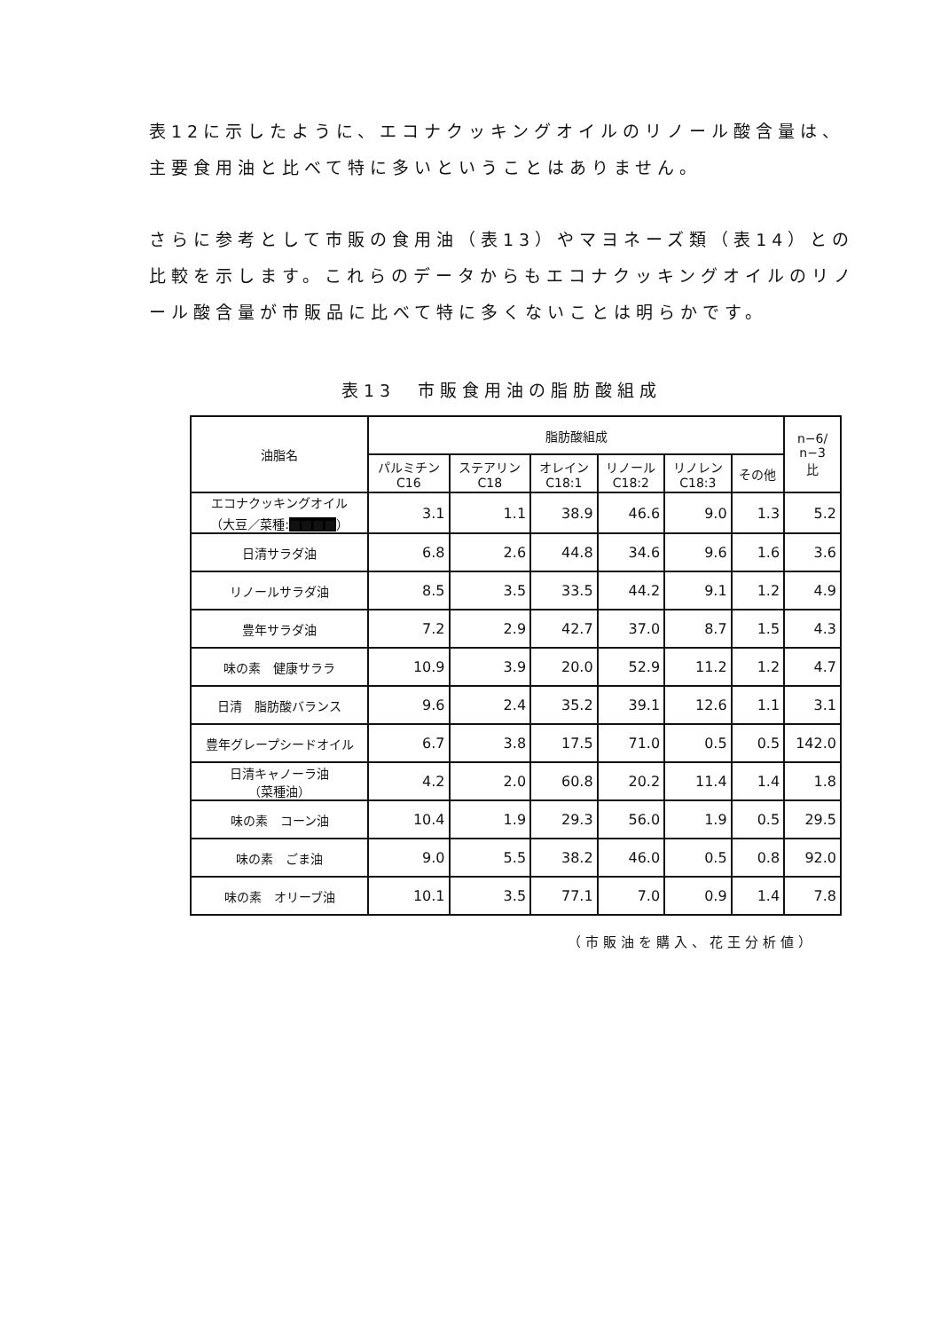表12に示したように、エコナクッキングオイルのリノール酸含量は、主要食用油と比べて特に多いということはありません。
さらに参考として市販の食用油（表13）やマヨネーズ類（表14）との比較を示します。これらのデータからもエコナクッキングオイルのリノール酸含量が市販品に比べて特に多くないことは明らかです。
表13　市販食用油の脂肪酸組成
| 油脂名 | 脂肪酸組成 | | | | | | n−6/ n−3 比 |
| --- | --- | --- | --- | --- | --- | --- | --- |
| | パルミチン C16 | ステアリン C18 | オレイン C18:1 | リノール C18:2 | リノレン C18:3 | その他 | |
| エコナクッキングオイル （大豆／菜種: ■■■■ ） | 3.1 | 1.1 | 38.9 | 46.6 | 9.0 | 1.3 | 5.2 |
| 日清サラダ油 | 6.8 | 2.6 | 44.8 | 34.6 | 9.6 | 1.6 | 3.6 |
| リノールサラダ油 | 8.5 | 3.5 | 33.5 | 44.2 | 9.1 | 1.2 | 4.9 |
| 豊年サラダ油 | 7.2 | 2.9 | 42.7 | 37.0 | 8.7 | 1.5 | 4.3 |
| 味の素 健康サララ | 10.9 | 3.9 | 20.0 | 52.9 | 11.2 | 1.2 | 4.7 |
| 日清 脂肪酸バランス | 9.6 | 2.4 | 35.2 | 39.1 | 12.6 | 1.1 | 3.1 |
| 豊年グレープシードオイル | 6.7 | 3.8 | 17.5 | 71.0 | 0.5 | 0.5 | 142.0 |
| 日清キャノーラ油 （菜種油） | 4.2 | 2.0 | 60.8 | 20.2 | 11.4 | 1.4 | 1.8 |
| 味の素 コーン油 | 10.4 | 1.9 | 29.3 | 56.0 | 1.9 | 0.5 | 29.5 |
| 味の素 ごま油 | 9.0 | 5.5 | 38.2 | 46.0 | 0.5 | 0.8 | 92.0 |
| 味の素 オリーブ油 | 10.1 | 3.5 | 77.1 | 7.0 | 0.9 | 1.4 | 7.8 |
（市販油を購入、花王分析値）